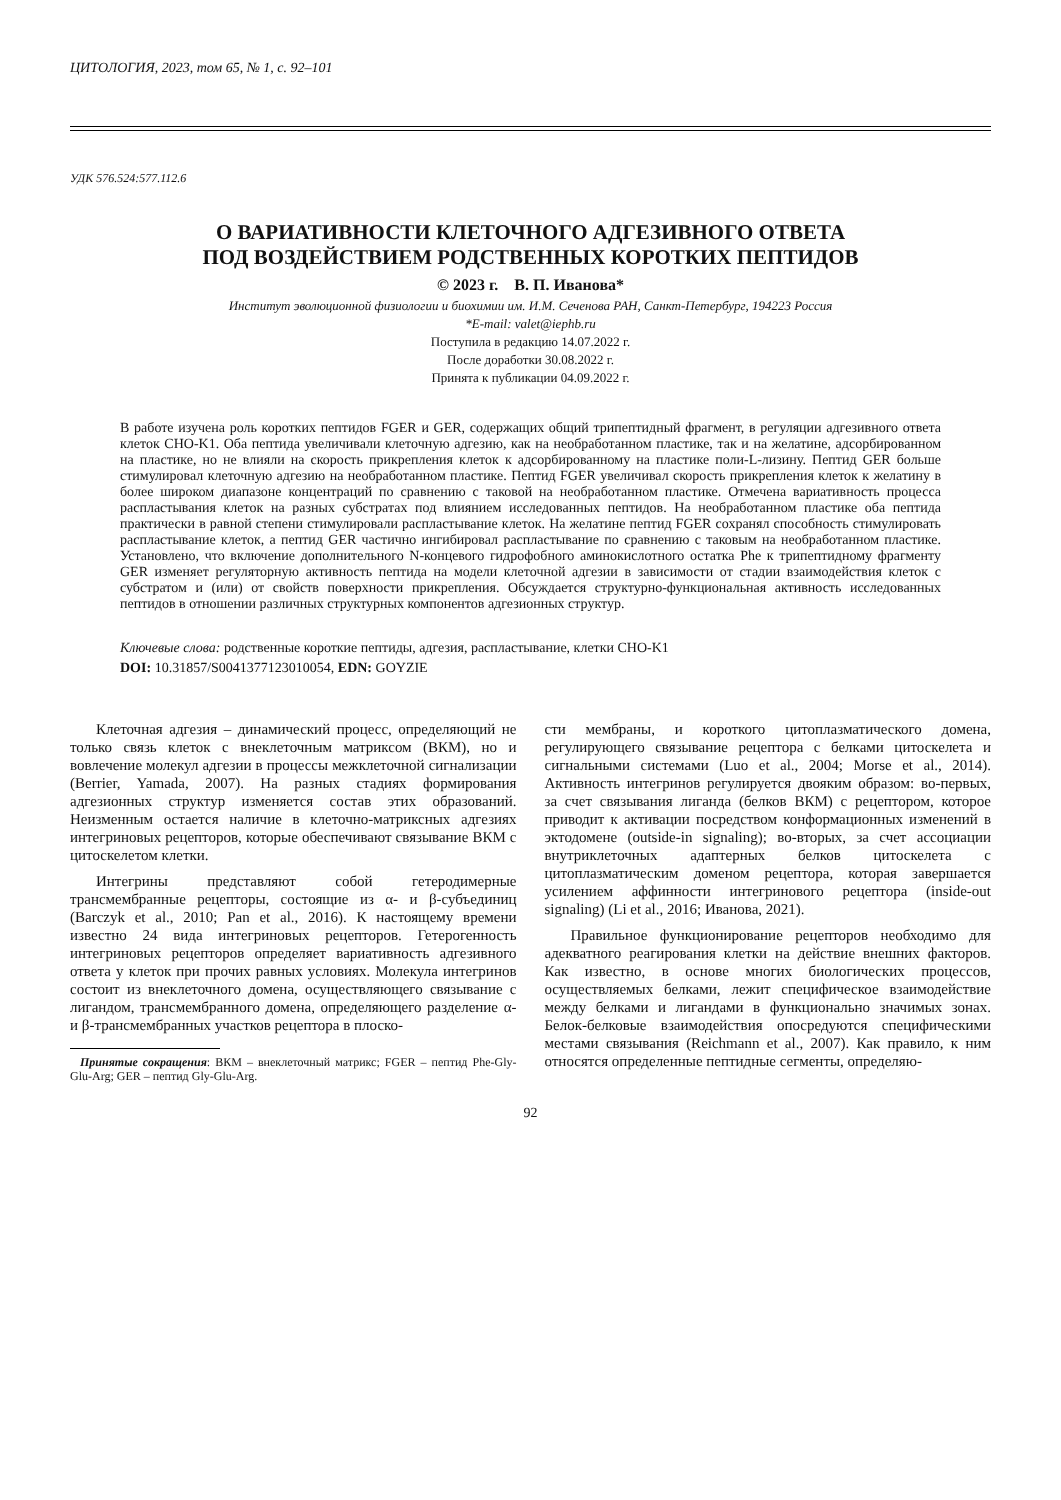ЦИТОЛОГИЯ, 2023, том 65, № 1, с. 92–101
УДК 576.524:577.112.6
О ВАРИАТИВНОСТИ КЛЕТОЧНОГО АДГЕЗИВНОГО ОТВЕТА
ПОД ВОЗДЕЙСТВИЕМ РОДСТВЕННЫХ КОРОТКИХ ПЕПТИДОВ
© 2023 г. В. П. Иванова*
Институт эволюционной физиологии и биохимии им. И.М. Сеченова РАН, Санкт-Петербург, 194223 Россия
*E-mail: valet@iephb.ru
Поступила в редакцию 14.07.2022 г.
После доработки 30.08.2022 г.
Принята к публикации 04.09.2022 г.
В работе изучена роль коротких пептидов FGER и GER, содержащих общий трипептидный фрагмент, в регуляции адгезивного ответа клеток CHO-K1. Оба пептида увеличивали клеточную адгезию, как на необработанном пластике, так и на желатине, адсорбированном на пластике, но не влияли на скорость прикрепления клеток к адсорбированному на пластике поли-L-лизину. Пептид GER больше стимулировал клеточную адгезию на необработанном пластике. Пептид FGER увеличивал скорость прикрепления клеток к желатину в более широком диапазоне концентраций по сравнению с таковой на необработанном пластике. Отмечена вариативность процесса распластывания клеток на разных субстратах под влиянием исследованных пептидов. На необработанном пластике оба пептида практически в равной степени стимулировали распластывание клеток. На желатине пептид FGER сохранял способность стимулировать распластывание клеток, а пептид GER частично ингибировал распластывание по сравнению с таковым на необработанном пластике. Установлено, что включение дополнительного N-концевого гидрофобного аминокислотного остатка Phe к трипептидному фрагменту GER изменяет регуляторную активность пептида на модели клеточной адгезии в зависимости от стадии взаимодействия клеток с субстратом и (или) от свойств поверхности прикрепления. Обсуждается структурно-функциональная активность исследованных пептидов в отношении различных структурных компонентов адгезионных структур.
Ключевые слова: родственные короткие пептиды, адгезия, распластывание, клетки CHO-K1
DOI: 10.31857/S0041377123010054, EDN: GOYZIE
Клеточная адгезия – динамический процесс, определяющий не только связь клеток с внеклеточным матриксом (ВКМ), но и вовлечение молекул адгезии в процессы межклеточной сигнализации (Berrier, Yamada, 2007). На разных стадиях формирования адгезионных структур изменяется состав этих образований. Неизменным остается наличие в клеточно-матриксных адгезиях интегриновых рецепторов, которые обеспечивают связывание ВКМ с цитоскелетом клетки.
Интегрины представляют собой гетеродимерные трансмембранные рецепторы, состоящие из α- и β-субъединиц (Barczyk et al., 2010; Pan et al., 2016). К настоящему времени известно 24 вида интегриновых рецепторов. Гетерогенность интегриновых рецепторов определяет вариативность адгезивного ответа у клеток при прочих равных условиях. Молекула интегринов состоит из внеклеточного домена, осуществляющего связывание с лигандом, трансмембранного домена, определяющего разделение α- и β-трансмембранных участков рецептора в плоско-
Принятые сокращения: ВКМ – внеклеточный матрикс; FGER – пептид Phe-Gly-Glu-Arg; GER – пептид Gly-Glu-Arg.
сти мембраны, и короткого цитоплазматического домена, регулирующего связывание рецептора с белками цитоскелета и сигнальными системами (Luo et al., 2004; Morse et al., 2014). Активность интегринов регулируется двояким образом: во-первых, за счет связывания лиганда (белков ВКМ) с рецептором, которое приводит к активации посредством конформационных изменений в эктодомене (outside-in signaling); во-вторых, за счет ассоциации внутриклеточных адаптерных белков цитоскелета с цитоплазматическим доменом рецептора, которая завершается усилением аффинности интегринового рецептора (inside-out signaling) (Li et al., 2016; Иванова, 2021).
Правильное функционирование рецепторов необходимо для адекватного реагирования клетки на действие внешних факторов. Как известно, в основе многих биологических процессов, осуществляемых белками, лежит специфическое взаимодействие между белками и лигандами в функционально значимых зонах. Белок-белковые взаимодействия опосредуются специфическими местами связывания (Reichmann et al., 2007). Как правило, к ним относятся определенные пептидные сегменты, определяю-
92